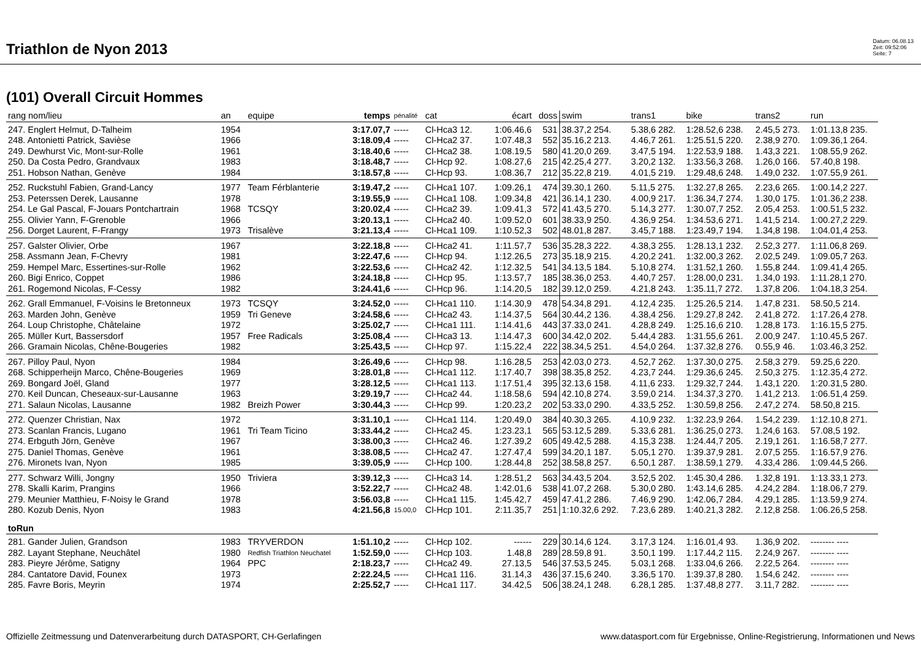Triathlon de Nyon 2013
Datum: 06.08.13
Zeit: 09:52:06
Seite: 7
(101) Overall Circuit Hommes
| rang nom/lieu | an | equipe | temps | pénalité | cat | écart | doss | swim | trans1 | bike | trans2 | run |
| --- | --- | --- | --- | --- | --- | --- | --- | --- | --- | --- | --- | --- |
| 247. Englert Helmut, D-Talheim | 1954 | | 3:17.07,7 | ----- | Cl-Hca3 12. | 1:06.46,6 | 531 | 38.37,2 254. | 5.38,6 282. | 1:28.52,6 238. | 2.45,5 273. | 1:01.13,8 235. |
| 248. Antonietti Patrick, Savièse | 1966 | | 3:18.09,4 | ----- | Cl-Hca2 37. | 1:07.48,3 | 552 | 35.16,2 213. | 4.46,7 261. | 1:25.51,5 220. | 2.38,9 270. | 1:09.36,1 264. |
| 249. Dewhurst Vic, Mont-sur-Rolle | 1961 | | 3:18.40,6 | ----- | Cl-Hca2 38. | 1:08.19,5 | 580 | 41.20,0 269. | 3.47,5 194. | 1:22.53,9 188. | 1.43,3 221. | 1:08.55,9 262. |
| 250. Da Costa Pedro, Grandvaux | 1983 | | 3:18.48,7 | ----- | Cl-Hcp 92. | 1:08.27,6 | 215 | 42.25,4 277. | 3.20,2 132. | 1:33.56,3 268. | 1.26,0 166. | 57.40,8 198. |
| 251. Hobson Nathan, Genève | 1984 | | 3:18.57,8 | ----- | Cl-Hcp 93. | 1:08.36,7 | 212 | 35.22,8 219. | 4.01,5 219. | 1:29.48,6 248. | 1.49,0 232. | 1:07.55,9 261. |
| 252. Ruckstuhl Fabien, Grand-Lancy | 1977 | Team Férblanterie | 3:19.47,2 | ----- | Cl-Hca1 107. | 1:09.26,1 | 474 | 39.30,1 260. | 5.11,5 275. | 1:32.27,8 265. | 2.23,6 265. | 1:00.14,2 227. |
| 253. Peterssen Derek, Lausanne | 1978 | | 3:19.55,9 | ----- | Cl-Hca1 108. | 1:09.34,8 | 421 | 36.14,1 230. | 4.00,9 217. | 1:36.34,7 274. | 1.30,0 175. | 1:01.36,2 238. |
| 254. Le Gal Pascal, F-Jouars Pontchartrain | 1968 | TCSQY | 3:20.02,4 | ----- | Cl-Hca2 39. | 1:09.41,3 | 572 | 41.43,5 270. | 5.14,3 277. | 1:30.07,7 252. | 2.05,4 253. | 1:00.51,5 232. |
| 255. Olivier Yann, F-Grenoble | 1966 | | 3:20.13,1 | ----- | Cl-Hca2 40. | 1:09.52,0 | 601 | 38.33,9 250. | 4.36,9 254. | 1:34.53,6 271. | 1.41,5 214. | 1:00.27,2 229. |
| 256. Dorget Laurent, F-Frangy | 1973 | Trisalève | 3:21.13,4 | ----- | Cl-Hca1 109. | 1:10.52,3 | 502 | 48.01,8 287. | 3.45,7 188. | 1:23.49,7 194. | 1.34,8 198. | 1:04.01,4 253. |
| 257. Galster Olivier, Orbe | 1967 | | 3:22.18,8 | ----- | Cl-Hca2 41. | 1:11.57,7 | 536 | 35.28,3 222. | 4.38,3 255. | 1:28.13,1 232. | 2.52,3 277. | 1:11.06,8 269. |
| 258. Assmann Jean, F-Chevry | 1981 | | 3:22.47,6 | ----- | Cl-Hcp 94. | 1:12.26,5 | 273 | 35.18,9 215. | 4.20,2 241. | 1:32.00,3 262. | 2.02,5 249. | 1:09.05,7 263. |
| 259. Hempel Marc, Essertines-sur-Rolle | 1962 | | 3:22.53,6 | ----- | Cl-Hca2 42. | 1:12.32,5 | 541 | 34.13,5 184. | 5.10,8 274. | 1:31.52,1 260. | 1.55,8 244. | 1:09.41,4 265. |
| 260. Bigi Enrico, Coppet | 1986 | | 3:24.18,8 | ----- | Cl-Hcp 95. | 1:13.57,7 | 185 | 38.36,0 253. | 4.40,7 257. | 1:28.00,0 231. | 1.34,0 193. | 1:11.28,1 270. |
| 261. Rogemond Nicolas, F-Cessy | 1982 | | 3:24.41,6 | ----- | Cl-Hcp 96. | 1:14.20,5 | 182 | 39.12,0 259. | 4.21,8 243. | 1:35.11,7 272. | 1.37,8 206. | 1:04.18,3 254. |
| 262. Grall Emmanuel, F-Voisins le Bretonneux | 1973 | TCSQY | 3:24.52,0 | ----- | Cl-Hca1 110. | 1:14.30,9 | 478 | 54.34,8 291. | 4.12,4 235. | 1:25.26,5 214. | 1.47,8 231. | 58.50,5 214. |
| 263. Marden John, Genève | 1959 | Tri Geneve | 3:24.58,6 | ----- | Cl-Hca2 43. | 1:14.37,5 | 564 | 30.44,2 136. | 4.38,4 256. | 1:29.27,8 242. | 2.41,8 272. | 1:17.26,4 278. |
| 264. Loup Christophe, Châtelaine | 1972 | | 3:25.02,7 | ----- | Cl-Hca1 111. | 1:14.41,6 | 443 | 37.33,0 241. | 4.28,8 249. | 1:25.16,6 210. | 1.28,8 173. | 1:16.15,5 275. |
| 265. Müller Kurt, Bassersdorf | 1957 | Free Radicals | 3:25.08,4 | ----- | Cl-Hca3 13. | 1:14.47,3 | 600 | 34.42,0 202. | 5.44,4 283. | 1:31.55,6 261. | 2.00,9 247. | 1:10.45,5 267. |
| 266. Gramain Nicolas, Chêne-Bougeries | 1982 | | 3:25.43,5 | ----- | Cl-Hcp 97. | 1:15.22,4 | 222 | 38.34,5 251. | 4.54,0 264. | 1:37.32,8 276. | 0.55,9 46. | 1:03.46,3 252. |
| 267. Pilloy Paul, Nyon | 1984 | | 3:26.49,6 | ----- | Cl-Hcp 98. | 1:16.28,5 | 253 | 42.03,0 273. | 4.52,7 262. | 1:37.30,0 275. | 2.58,3 279. | 59.25,6 220. |
| 268. Schipperheijn Marco, Chêne-Bougeries | 1969 | | 3:28.01,8 | ----- | Cl-Hca1 112. | 1:17.40,7 | 398 | 38.35,8 252. | 4.23,7 244. | 1:29.36,6 245. | 2.50,3 275. | 1:12.35,4 272. |
| 269. Bongard Joël, Gland | 1977 | | 3:28.12,5 | ----- | Cl-Hca1 113. | 1:17.51,4 | 395 | 32.13,6 158. | 4.11,6 233. | 1:29.32,7 244. | 1.43,1 220. | 1:20.31,5 280. |
| 270. Keil Duncan, Cheseaux-sur-Lausanne | 1963 | | 3:29.19,7 | ----- | Cl-Hca2 44. | 1:18.58,6 | 594 | 42.10,8 274. | 3.59,0 214. | 1:34.37,3 270. | 1.41,2 213. | 1:06.51,4 259. |
| 271. Salaun Nicolas, Lausanne | 1982 | Breizh Power | 3:30.44,3 | ----- | Cl-Hcp 99. | 1:20.23,2 | 202 | 53.33,0 290. | 4.33,5 252. | 1:30.59,8 256. | 2.47,2 274. | 58.50,8 215. |
| 272. Quenzer Christian, Nax | 1972 | | 3:31.10,1 | ----- | Cl-Hca1 114. | 1:20.49,0 | 384 | 40.30,3 265. | 4.10,9 232. | 1:32.23,9 264. | 1.54,2 239. | 1:12.10,8 271. |
| 273. Scanlan Francis, Lugano | 1961 | Tri Team Ticino | 3:33.44,2 | ----- | Cl-Hca2 45. | 1:23.23,1 | 565 | 53.12,5 289. | 5.33,6 281. | 1:36.25,0 273. | 1.24,6 163. | 57.08,5 192. |
| 274. Erbguth Jörn, Genève | 1967 | | 3:38.00,3 | ----- | Cl-Hca2 46. | 1:27.39,2 | 605 | 49.42,5 288. | 4.15,3 238. | 1:24.44,7 205. | 2.19,1 261. | 1:16.58,7 277. |
| 275. Daniel Thomas, Genève | 1961 | | 3:38.08,5 | ----- | Cl-Hca2 47. | 1:27.47,4 | 599 | 34.20,1 187. | 5.05,1 270. | 1:39.37,9 281. | 2.07,5 255. | 1:16.57,9 276. |
| 276. Mironets Ivan, Nyon | 1985 | | 3:39.05,9 | ----- | Cl-Hcp 100. | 1:28.44,8 | 252 | 38.58,8 257. | 6.50,1 287. | 1:38.59,1 279. | 4.33,4 286. | 1:09.44,5 266. |
| 277. Schwarz Willi, Jongny | 1950 | Triviera | 3:39.12,3 | ----- | Cl-Hca3 14. | 1:28.51,2 | 563 | 34.43,5 204. | 3.52,5 202. | 1:45.30,4 286. | 1.32,8 191. | 1:13.33,1 273. |
| 278. Skalli Karim, Prangins | 1966 | | 3:52.22,7 | ----- | Cl-Hca2 48. | 1:42.01,6 | 538 | 41.07,2 268. | 5.30,0 280. | 1:43.14,6 285. | 4.24,2 284. | 1:18.06,7 279. |
| 279. Meunier Matthieu, F-Noisy le Grand | 1978 | | 3:56.03,8 | ----- | Cl-Hca1 115. | 1:45.42,7 | 459 | 47.41,2 286. | 7.46,9 290. | 1:42.06,7 284. | 4.29,1 285. | 1:13.59,9 274. |
| 280. Kozub Denis, Nyon | 1983 | | 4:21.56,8 | 15.00,0 | Cl-Hcp 101. | 2:11.35,7 | 251 | 1:10.32,6 292. | 7.23,6 289. | 1:40.21,3 282. | 2.12,8 258. | 1:06.26,5 258. |
| toRun | | | | | | | | | | | | |
| 281. Gander Julien, Grandson | 1983 | TRYVERDON | 1:51.10,2 | ----- | Cl-Hcp 102. | ------ | 229 | 30.14,6 124. | 3.17,3 124. | 1:16.01,4 93. | 1.36,9 202. | -------- ---- |
| 282. Layant Stephane, Neuchâtel | 1980 | Redfish Triathlon Neuchatel | 1:52.59,0 | ----- | Cl-Hcp 103. | 1.48,8 | 289 | 28.59,8 91. | 3.50,1 199. | 1:17.44,2 115. | 2.24,9 267. | -------- ---- |
| 283. Pieyre Jérôme, Satigny | 1964 | PPC | 2:18.23,7 | ----- | Cl-Hca2 49. | 27.13,5 | 546 | 37.53,5 245. | 5.03,1 268. | 1:33.04,6 266. | 2.22,5 264. | -------- ---- |
| 284. Cantatore David, Founex | 1973 | | 2:22.24,5 | ----- | Cl-Hca1 116. | 31.14,3 | 436 | 37.15,6 240. | 3.36,5 170. | 1:39.37,8 280. | 1.54,6 242. | -------- ---- |
| 285. Favre Boris, Meyrin | 1974 | | 2:25.52,7 | ----- | Cl-Hca1 117. | 34.42,5 | 506 | 38.24,1 248. | 6.28,1 285. | 1:37.48,8 277. | 3.11,7 282. | -------- ---- |
Offizielle Zeitmessung und Datenverarbeitung durch DATASPORT, CH-Gerlafingen www.datasport.com für Ergebnisse, Online-Registrierung, Informationen und News